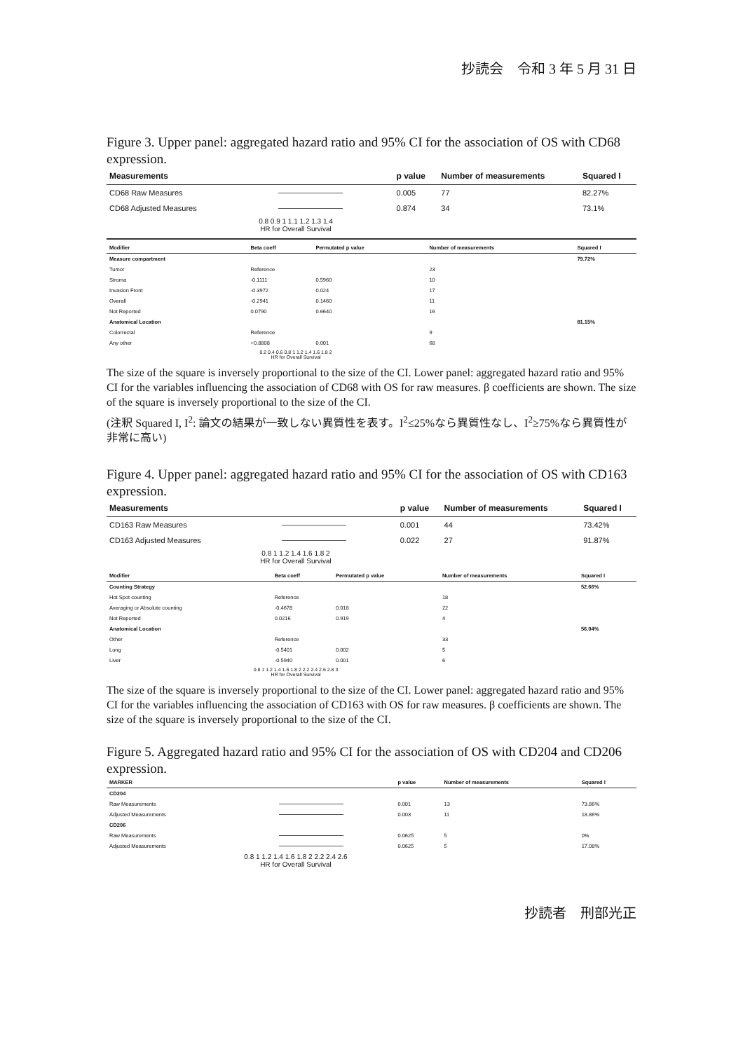抄読会　令和 3 年 5 月 31 日
Figure 3. Upper panel: aggregated hazard ratio and 95% CI for the association of OS with CD68 expression.
| Measurements | | p value | Number of measurements | Squared I |
| --- | --- | --- | --- | --- |
| CD68 Raw Measures | | 0.005 | 77 | 82.27% |
| CD68 Adjusted Measures | | 0.874 | 34 | 73.1% |
0.8 0.9 1 1.1 1.2 1.3 1.4
HR for Overall Survival
| Modifier | | Beta coeff | Permutated p value | Number of measurements | Squared I |
| --- | --- | --- | --- | --- | --- |
| Measure compartment | | | | | 79.72% |
| Tumor | | Reference | | 23 | |
| Stroma | | -0.1111 | 0.5960 | 10 | |
| Invasion Front | | -0.3972 | 0.024 | 17 | |
| Overall | | -0.2941 | 0.1460 | 11 | |
| Not Reported | | 0.0790 | 0.6640 | 16 | |
| Anatomical Location | | | | | 81.15% |
| Colorrectal | | Reference | | 9 | |
| Any other | | +0.8808 | 0.001 | 68 | |
0.2 0.4 0.6 0.8 1 1.2 1.4 1.6 1.8 2
HR for Overall Survival
The size of the square is inversely proportional to the size of the CI. Lower panel: aggregated hazard ratio and 95% CI for the variables influencing the association of CD68 with OS for raw measures. β coefficients are shown. The size of the square is inversely proportional to the size of the CI.
(注釈 Squared I, I<sup>2</sup>: 論文の結果が一致しない異質性を表す。I<sup>2</sup>≤25%なら異質性なし、I<sup>2</sup>≥75%なら異質性が非常に高い)
Figure 4. Upper panel: aggregated hazard ratio and 95% CI for the association of OS with CD163 expression.
| Measurements | | p value | Number of measurements | Squared I |
| --- | --- | --- | --- | --- |
| CD163 Raw Measures | | 0.001 | 44 | 73.42% |
| CD163 Adjusted Measures | | 0.022 | 27 | 91.87% |
0.8 1 1.2 1.4 1.6 1.8 2
HR for Overall Survival
| Modifier | | Beta coeff | Permutated p value | Number of measurements | Squared I |
| --- | --- | --- | --- | --- | --- |
| Counting Strategy | | | | | 52.66% |
| Hot Spot counting | | Reference | | 18 | |
| Averaging or Absolute counting | | -0.4678 | 0.018 | 22 | |
| Not Reported | | 0.0216 | 0.919 | 4 | |
| Anatomical Location | | | | | 56.04% |
| Other | | Reference | | 33 | |
| Lung | | -0.5401 | 0.002 | 5 | |
| Liver | | -0.5940 | 0.001 | 6 | |
0.8 1 1.2 1.4 1.6 1.8 2 2.2 2.4 2.6 2.8 3
HR for Overall Survival
The size of the square is inversely proportional to the size of the CI. Lower panel: aggregated hazard ratio and 95% CI for the variables influencing the association of CD163 with OS for raw measures. β coefficients are shown. The size of the square is inversely proportional to the size of the CI.
Figure 5. Aggregated hazard ratio and 95% CI for the association of OS with CD204 and CD206 expression.
| MARKER | | p value | Number of measurements | Squared I |
| --- | --- | --- | --- | --- |
| CD204 | | | | |
| Raw Measurements | | 0.001 | 13 | 73.86% |
| Adjusted Measurements | | 0.003 | 11 | 18.86% |
| CD206 | | | | |
| Raw Measurements | | 0.0625 | 5 | 0% |
| Adjusted Measurements | | 0.0625 | 5 | 17.08% |
0.8 1 1.2 1.4 1.6 1.8 2 2.2 2.4 2.6
HR for Overall Survival
抄読者　刑部光正